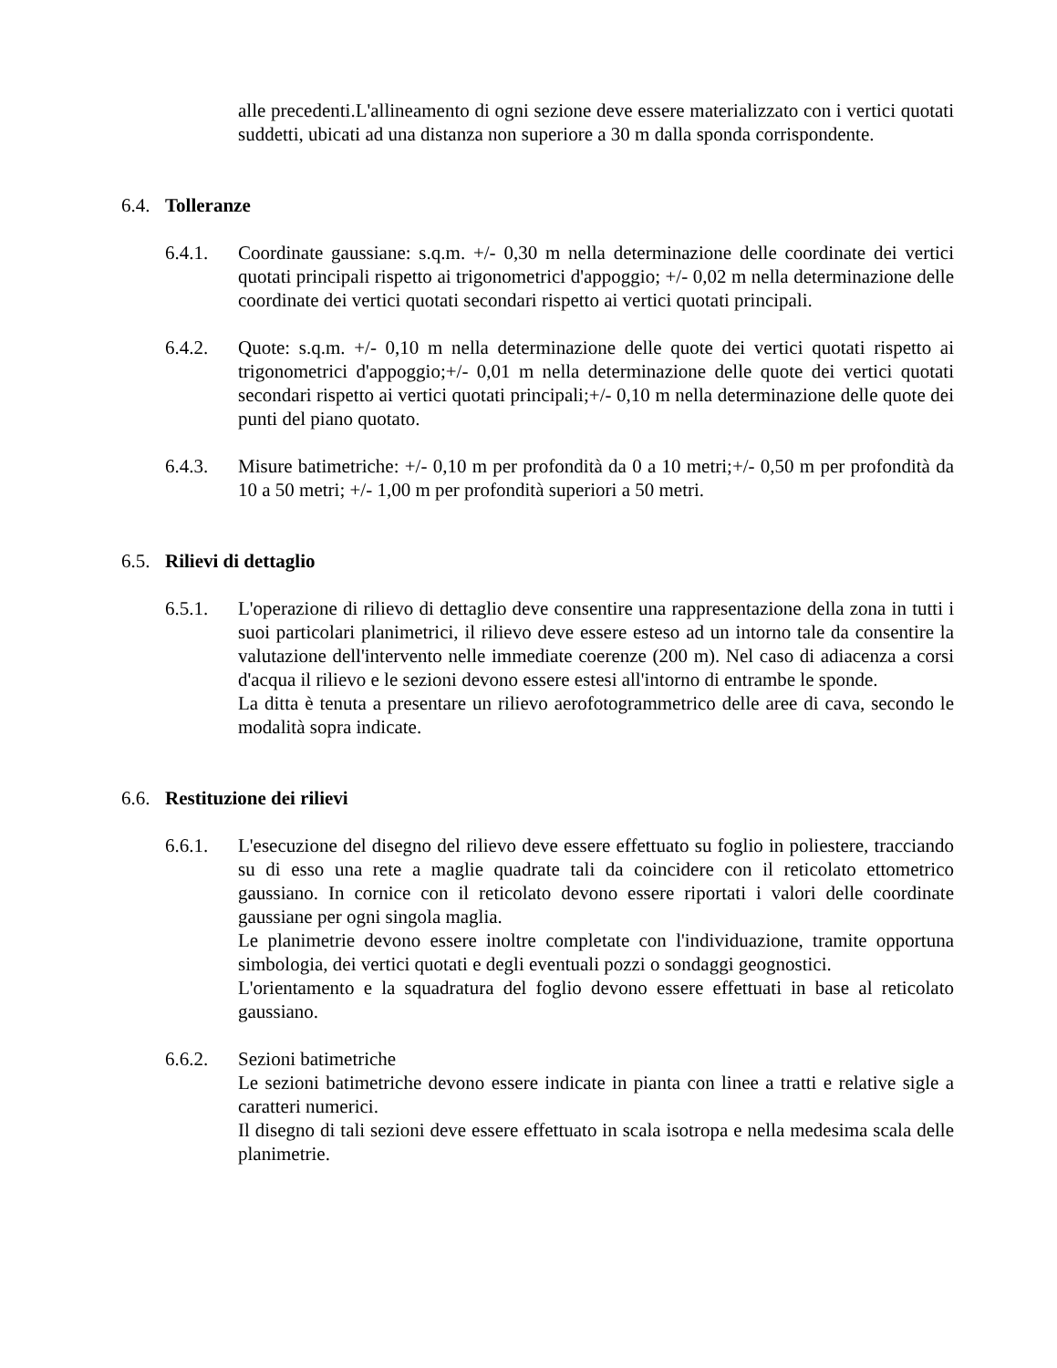alle precedenti.L'allineamento di ogni sezione deve essere materializzato con i vertici quotati suddetti, ubicati ad una distanza non superiore a 30 m dalla sponda corrispondente.
6.4. Tolleranze
6.4.1. Coordinate gaussiane: s.q.m. +/- 0,30 m nella determinazione delle coordinate dei vertici quotati principali rispetto ai trigonometrici d'appoggio; +/- 0,02 m nella determinazione delle coordinate dei vertici quotati secondari rispetto ai vertici quotati principali.
6.4.2. Quote: s.q.m. +/- 0,10 m nella determinazione delle quote dei vertici quotati rispetto ai trigonometrici d'appoggio;+/- 0,01 m nella determinazione delle quote dei vertici quotati secondari rispetto ai vertici quotati principali;+/- 0,10 m nella determinazione delle quote dei punti del piano quotato.
6.4.3. Misure batimetriche: +/- 0,10 m per profondità da 0 a 10 metri;+/- 0,50 m per profondità da 10 a 50 metri; +/- 1,00 m per profondità superiori a 50 metri.
6.5. Rilievi di dettaglio
6.5.1. L'operazione di rilievo di dettaglio deve consentire una rappresentazione della zona in tutti i suoi particolari planimetrici, il rilievo deve essere esteso ad un intorno tale da consentire la valutazione dell'intervento nelle immediate coerenze (200 m). Nel caso di adiacenza a corsi d'acqua il rilievo e le sezioni devono essere estesi all'intorno di entrambe le sponde.
La ditta è tenuta a presentare un rilievo aerofotogrammetrico delle aree di cava, secondo le modalità sopra indicate.
6.6. Restituzione dei rilievi
6.6.1. L'esecuzione del disegno del rilievo deve essere effettuato su foglio in poliestere, tracciando su di esso una rete a maglie quadrate tali da coincidere con il reticolato ettometrico gaussiano. In cornice con il reticolato devono essere riportati i valori delle coordinate gaussiane per ogni singola maglia.
Le planimetrie devono essere inoltre completate con l'individuazione, tramite opportuna simbologia, dei vertici quotati e degli eventuali pozzi o sondaggi geognostici.
L'orientamento e la squadratura del foglio devono essere effettuati in base al reticolato gaussiano.
6.6.2. Sezioni batimetriche
Le sezioni batimetriche devono essere indicate in pianta con linee a tratti e relative sigle a caratteri numerici.
Il disegno di tali sezioni deve essere effettuato in scala isotropa e nella medesima scala delle planimetrie.